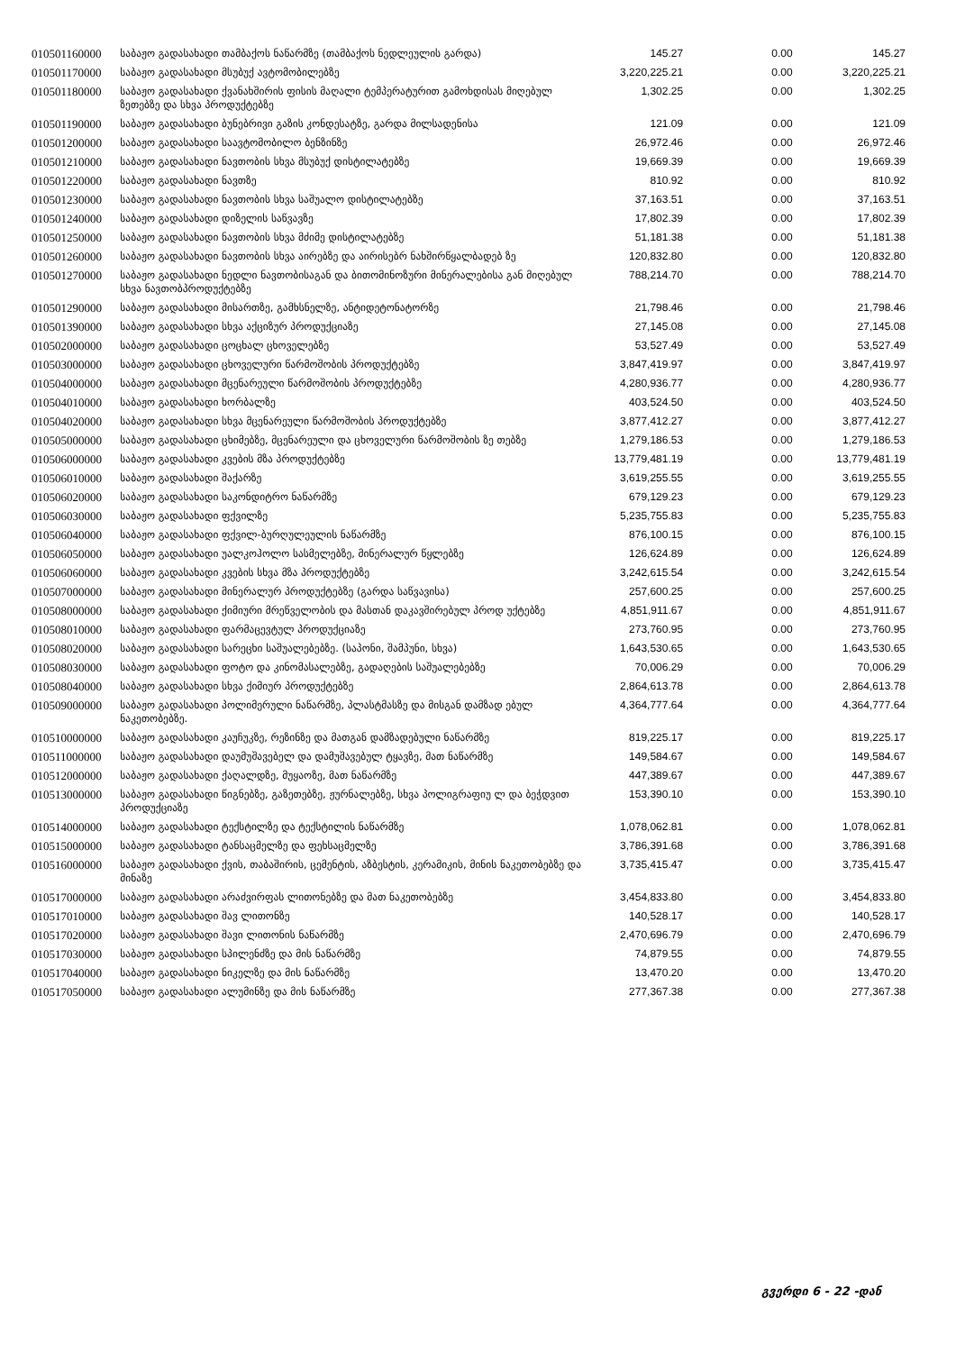| 010501160000 | საბაჟო გადასახადი თამბაქოს ნაწარმზე (თამბაქოს ნედლეულის გარდა) | 145.27 | 0.00 | 145.27 |
| 010501170000 | საბაჟო გადასახადი მსუბუქ ავტომობილებზე | 3,220,225.21 | 0.00 | 3,220,225.21 |
| 010501180000 | საბაჟო გადასახადი ქვანახშირის ფისის მაღალი ტემპერატურით გამოხდისას მიღებულ ზეთებზე და სხვა პროდუქტებზე | 1,302.25 | 0.00 | 1,302.25 |
| 010501190000 | საბაჟო გადასახადი ბუნებრივი გაზის კონდესატზე, გარდა მილსადენისა | 121.09 | 0.00 | 121.09 |
| 010501200000 | საბაჟო გადასახადი საავტომობილო ბენზინზე | 26,972.46 | 0.00 | 26,972.46 |
| 010501210000 | საბაჟო გადასახადი ნავთობის სხვა მსუბუქ დისტილატებზე | 19,669.39 | 0.00 | 19,669.39 |
| 010501220000 | საბაჟო გადასახადი ნავთზე | 810.92 | 0.00 | 810.92 |
| 010501230000 | საბაჟო გადასახადი ნავთობის სხვა საშუალო დისტილატებზე | 37,163.51 | 0.00 | 37,163.51 |
| 010501240000 | საბაჟო გადასახადი დიზელის საწვავზე | 17,802.39 | 0.00 | 17,802.39 |
| 010501250000 | საბაჟო გადასახადი ნავთობის სხვა მძიმე დისტილატებზე | 51,181.38 | 0.00 | 51,181.38 |
| 010501260000 | საბაჟო გადასახადი ნავთობის სხვა აირებზე და აირისებრ ნახშირწყალბადებ ზე | 120,832.80 | 0.00 | 120,832.80 |
| 010501270000 | საბაჟო გადასახადი ნედლი ნავთობისაგან და ბითომინოზური მინერალებისა გან მიღებულ სხვა ნავთობპროდუქტებზე | 788,214.70 | 0.00 | 788,214.70 |
| 010501290000 | საბაჟო გადასახადი მისართზე, გამხსნელზე, ანტიდეტონატორზე | 21,798.46 | 0.00 | 21,798.46 |
| 010501390000 | საბაჟო გადასახადი სხვა აქციზურ პროდუქციაზე | 27,145.08 | 0.00 | 27,145.08 |
| 010502000000 | საბაჟო გადასახადი ცოცხალ ცხოველებზე | 53,527.49 | 0.00 | 53,527.49 |
| 010503000000 | საბაჟო გადასახადი ცხოველური წარმოშობის პროდუქტებზე | 3,847,419.97 | 0.00 | 3,847,419.97 |
| 010504000000 | საბაჟო გადასახადი მცენარეული წარმოშობის პროდუქტებზე | 4,280,936.77 | 0.00 | 4,280,936.77 |
| 010504010000 | საბაჟო გადასახადი ხორბალზე | 403,524.50 | 0.00 | 403,524.50 |
| 010504020000 | საბაჟო გადასახადი სხვა მცენარეული წარმოშობის პროდუქტებზე | 3,877,412.27 | 0.00 | 3,877,412.27 |
| 010505000000 | საბაჟო გადასახადი ცხიმებზე, მცენარეული და ცხოველური წარმოშობის ზე თებზე | 1,279,186.53 | 0.00 | 1,279,186.53 |
| 010506000000 | საბაჟო გადასახადი კვების მზა პროდუქტებზე | 13,779,481.19 | 0.00 | 13,779,481.19 |
| 010506010000 | საბაჟო გადასახადი შაქარზე | 3,619,255.55 | 0.00 | 3,619,255.55 |
| 010506020000 | საბაჟო გადასახადი საკონდიტრო ნაწარმზე | 679,129.23 | 0.00 | 679,129.23 |
| 010506030000 | საბაჟო გადასახადი ფქვილზე | 5,235,755.83 | 0.00 | 5,235,755.83 |
| 010506040000 | საბაჟო გადასახადი ფქვილ-ბურღულეულის ნაწარმზე | 876,100.15 | 0.00 | 876,100.15 |
| 010506050000 | საბაჟო გადასახადი უალკოჰოლო სასმელებზე, მინერალურ წყლებზე | 126,624.89 | 0.00 | 126,624.89 |
| 010506060000 | საბაჟო გადასახადი კვების სხვა მზა პროდუქტებზე | 3,242,615.54 | 0.00 | 3,242,615.54 |
| 010507000000 | საბაჟო გადასახადი მინერალურ პროდუქტებზე (გარდა საწვავისა) | 257,600.25 | 0.00 | 257,600.25 |
| 010508000000 | საბაჟო გადასახადი ქიმიური მრეწველობის და მასთან დაკავშირებულ პროდ უქტებზე | 4,851,911.67 | 0.00 | 4,851,911.67 |
| 010508010000 | საბაჟო გადასახადი ფარმაცევტულ პროდუქციაზე | 273,760.95 | 0.00 | 273,760.95 |
| 010508020000 | საბაჟო გადასახადი სარეცხი საშუალებებზე. (საპონი, შამპუნი, სხვა) | 1,643,530.65 | 0.00 | 1,643,530.65 |
| 010508030000 | საბაჟო გადასახადი ფოტო და კინომასალებზე, გადაღების საშუალებებზე | 70,006.29 | 0.00 | 70,006.29 |
| 010508040000 | საბაჟო გადასახადი სხვა ქიმიურ პროდუქტებზე | 2,864,613.78 | 0.00 | 2,864,613.78 |
| 010509000000 | საბაჟო გადასახადი პოლიმერული ნაწარმზე, პლასტმასზე და მისგან დამზად ებულ ნაკეთობებზე. | 4,364,777.64 | 0.00 | 4,364,777.64 |
| 010510000000 | საბაჟო გადასახადი კაუჩუკზე, რეზინზე და მათგან დამზადებული ნაწარმზე | 819,225.17 | 0.00 | 819,225.17 |
| 010511000000 | საბაჟო გადასახადი დაუმუშავებელ და დამუშავებულ ტყავზე, მათ ნაწარმზე | 149,584.67 | 0.00 | 149,584.67 |
| 010512000000 | საბაჟო გადასახადი ქაღალდზე, მუყაოზე, მათ ნაწარმზე | 447,389.67 | 0.00 | 447,389.67 |
| 010513000000 | საბაჟო გადასახადი წიგნებზე, გაზეთებზე, ჟურნალებზე, სხვა პოლიგრაფიუ ლ და ბეჭდვით პროდუქციაზე | 153,390.10 | 0.00 | 153,390.10 |
| 010514000000 | საბაჟო გადასახადი ტექსტილზე და ტექსტილის ნაწარმზე | 1,078,062.81 | 0.00 | 1,078,062.81 |
| 010515000000 | საბაჟო გადასახადი ტანსაცმელზე და ფეხსაცმელზე | 3,786,391.68 | 0.00 | 3,786,391.68 |
| 010516000000 | საბაჟო გადასახადი ქვის, თაბაშირის, ცემენტის, აზბესტის, კერამიკის, მინის ნაკეთობებზე და მინაზე | 3,735,415.47 | 0.00 | 3,735,415.47 |
| 010517000000 | საბაჟო გადასახადი არაძვირფას ლითონებზე და მათ ნაკეთობებზე | 3,454,833.80 | 0.00 | 3,454,833.80 |
| 010517010000 | საბაჟო გადასახადი შავ ლითონზე | 140,528.17 | 0.00 | 140,528.17 |
| 010517020000 | საბაჟო გადასახადი შავი ლითონის ნაწარმზე | 2,470,696.79 | 0.00 | 2,470,696.79 |
| 010517030000 | საბაჟო გადასახადი სპილენძზე და მის ნაწარმზე | 74,879.55 | 0.00 | 74,879.55 |
| 010517040000 | საბაჟო გადასახადი ნიკელზე და მის ნაწარმზე | 13,470.20 | 0.00 | 13,470.20 |
| 010517050000 | საბაჟო გადასახადი ალუმინზე და მის ნაწარმზე | 277,367.38 | 0.00 | 277,367.38 |
გვერდი 6 - 22 -დან